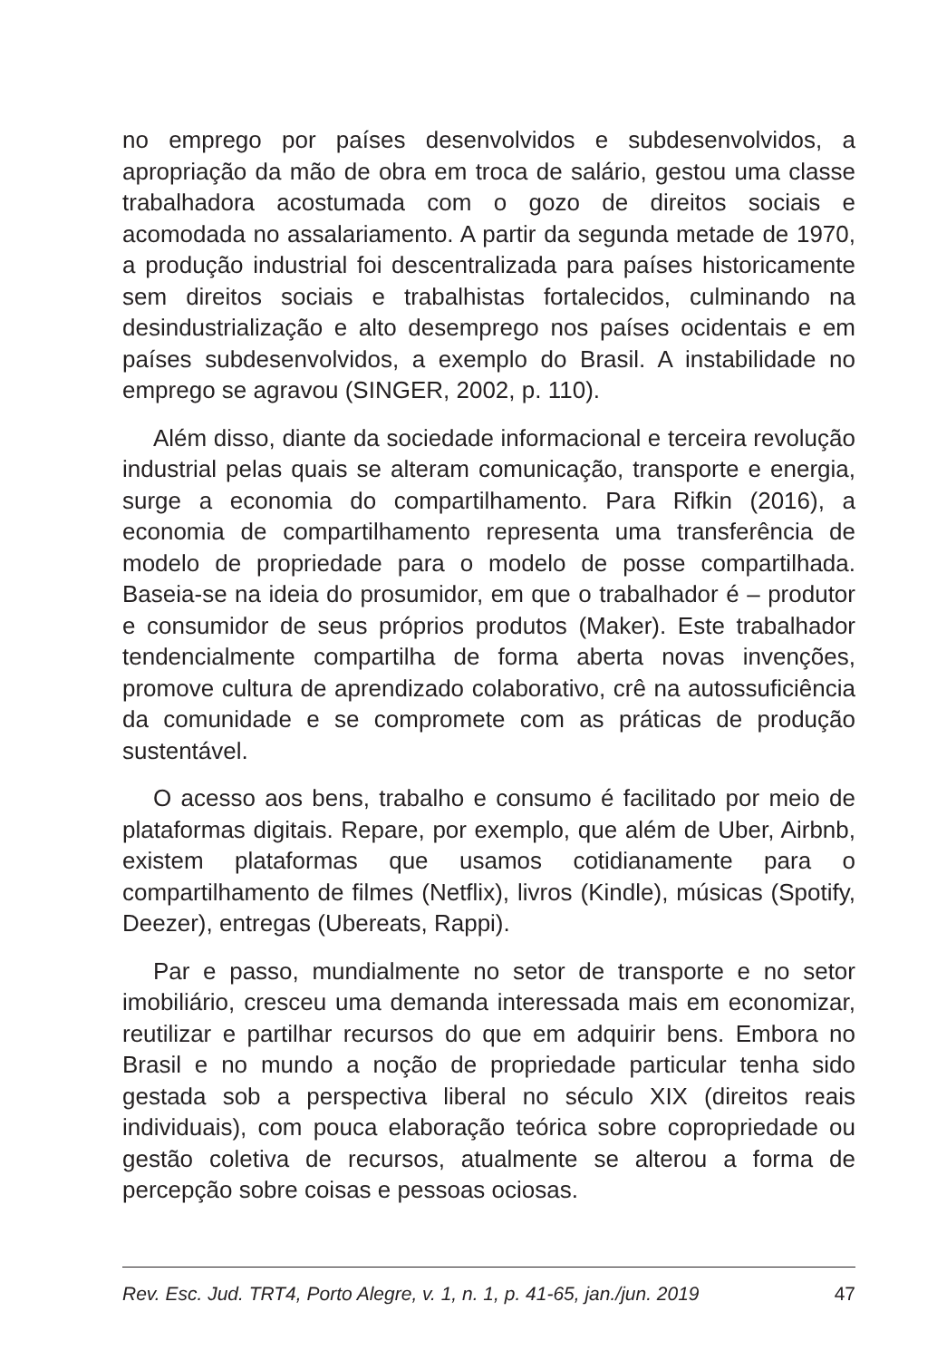no emprego por países desenvolvidos e subdesenvolvidos, a apropriação da mão de obra em troca de salário, gestou uma classe trabalhadora acostumada com o gozo de direitos sociais e acomodada no assalariamento. A partir da segunda metade de 1970, a produção industrial foi descentralizada para países historicamente sem direitos sociais e trabalhistas fortalecidos, culminando na desindustrialização e alto desemprego nos países ocidentais e em países subdesenvolvidos, a exemplo do Brasil. A instabilidade no emprego se agravou (SINGER, 2002, p. 110).
Além disso, diante da sociedade informacional e terceira revolução industrial pelas quais se alteram comunicação, transporte e energia, surge a economia do compartilhamento. Para Rifkin (2016), a economia de compartilhamento representa uma transferência de modelo de propriedade para o modelo de posse compartilhada. Baseia-se na ideia do prosumidor, em que o trabalhador é – produtor e consumidor de seus próprios produtos (Maker). Este trabalhador tendencialmente compartilha de forma aberta novas invenções, promove cultura de aprendizado colaborativo, crê na autossuficiência da comunidade e se compromete com as práticas de produção sustentável.
O acesso aos bens, trabalho e consumo é facilitado por meio de plataformas digitais. Repare, por exemplo, que além de Uber, Airbnb, existem plataformas que usamos cotidianamente para o compartilhamento de filmes (Netflix), livros (Kindle), músicas (Spotify, Deezer), entregas (Ubereats, Rappi).
Par e passo, mundialmente no setor de transporte e no setor imobiliário, cresceu uma demanda interessada mais em economizar, reutilizar e partilhar recursos do que em adquirir bens. Embora no Brasil e no mundo a noção de propriedade particular tenha sido gestada sob a perspectiva liberal no século XIX (direitos reais individuais), com pouca elaboração teórica sobre copropriedade ou gestão coletiva de recursos, atualmente se alterou a forma de percepção sobre coisas e pessoas ociosas.
Rev. Esc. Jud. TRT4, Porto Alegre, v. 1, n. 1, p. 41-65, jan./jun. 2019 47